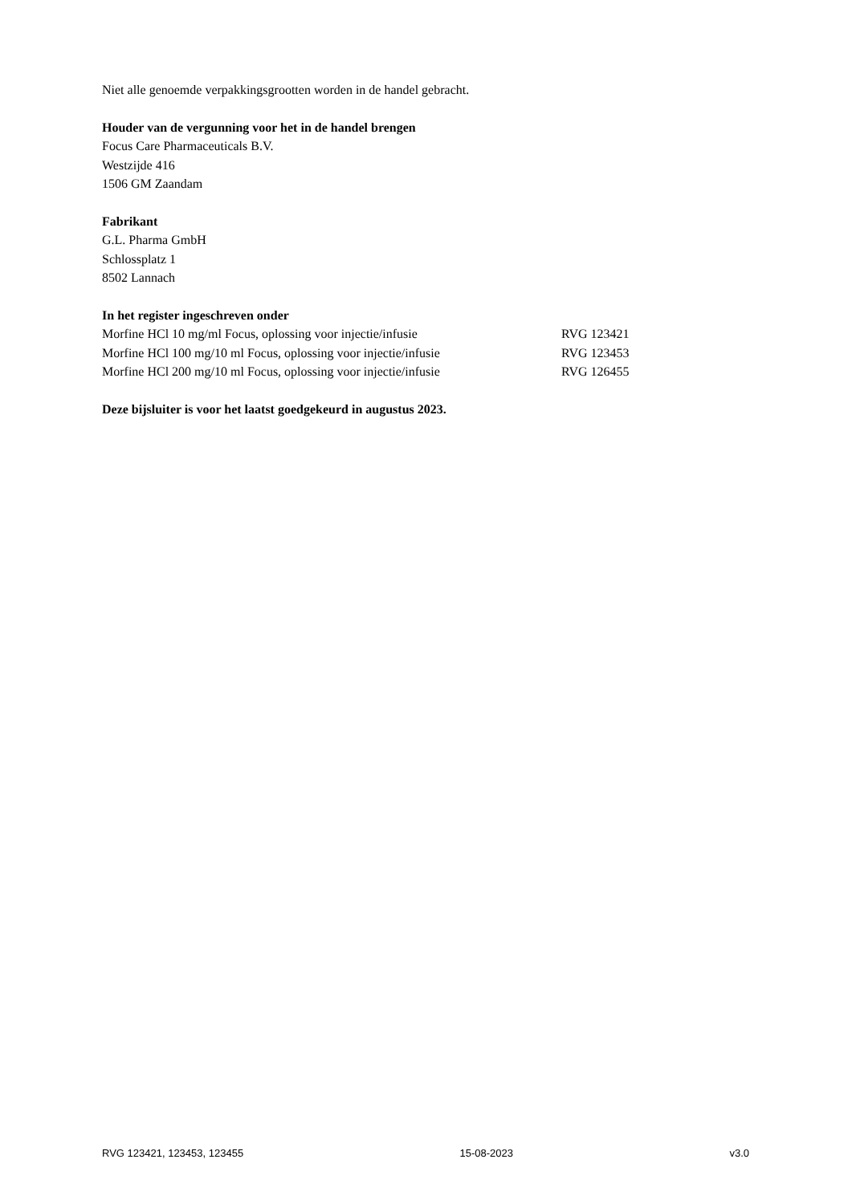Niet alle genoemde verpakkingsgrootten worden in de handel gebracht.
Houder van de vergunning voor het in de handel brengen
Focus Care Pharmaceuticals B.V.
Westzijde 416
1506 GM Zaandam
Fabrikant
G.L. Pharma GmbH
Schlossplatz 1
8502 Lannach
In het register ingeschreven onder
| Morfine HCl 10 mg/ml Focus, oplossing voor injectie/infusie | RVG 123421 |
| Morfine HCl 100 mg/10 ml Focus, oplossing voor injectie/infusie | RVG 123453 |
| Morfine HCl 200 mg/10 ml Focus, oplossing voor injectie/infusie | RVG 126455 |
Deze bijsluiter is voor het laatst goedgekeurd in augustus 2023.
RVG 123421, 123453, 123455 15-08-2023 v3.0